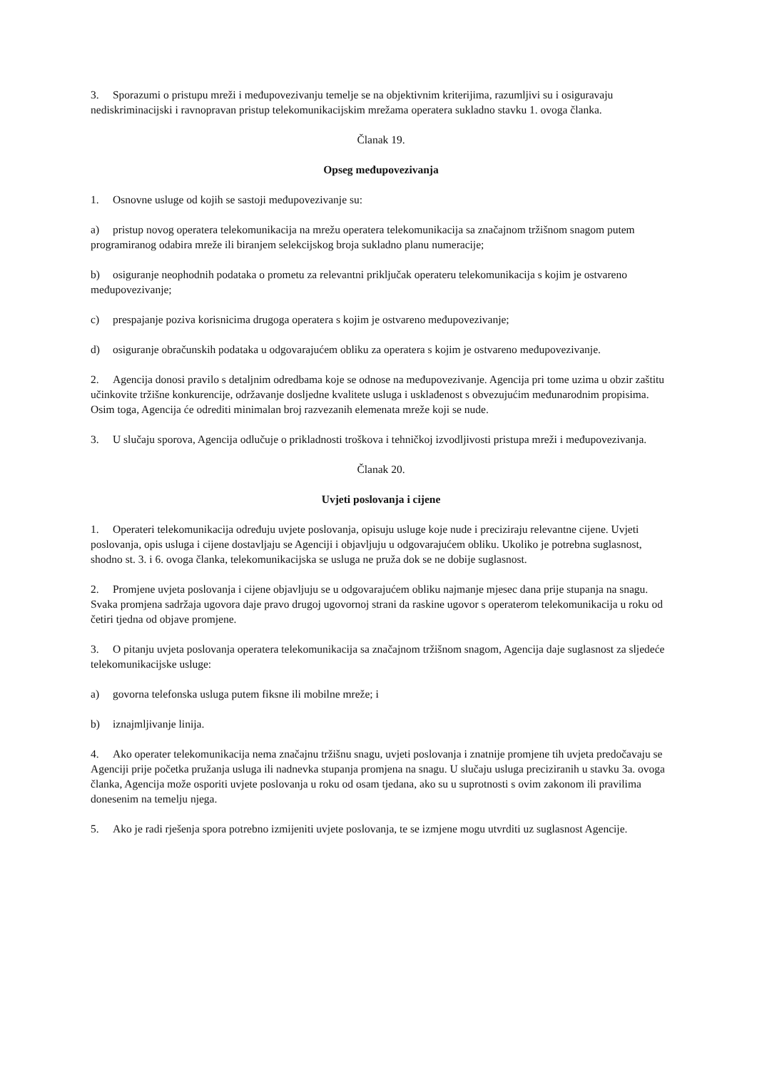3. Sporazumi o pristupu mreži i međupovezivanju temelje se na objektivnim kriterijima, razumljivi su i osiguravaju nediskriminacijski i ravnopravan pristup telekomunikacijskim mrežama operatera sukladno stavku 1. ovoga članka.
Članak 19.
Opseg međupovezivanja
1. Osnovne usluge od kojih se sastoji međupovezivanje su:
a) pristup novog operatera telekomunikacija na mrežu operatera telekomunikacija sa značajnom tržišnom snagom putem programiranog odabira mreže ili biranjem selekcijskog broja sukladno planu numeracije;
b) osiguranje neophodnih podataka o prometu za relevantni priključak operateru telekomunikacija s kojim je ostvareno međupovezivanje;
c) prespajanje poziva korisnicima drugoga operatera s kojim je ostvareno međupovezivanje;
d) osiguranje obračunskih podataka u odgovarajućem obliku za operatera s kojim je ostvareno međupovezivanje.
2. Agencija donosi pravilo s detaljnim odredbama koje se odnose na međupovezivanje. Agencija pri tome uzima u obzir zaštitu učinkovite tržišne konkurencije, održavanje dosljedne kvalitete usluga i usklađenost s obvezujućim međunarodnim propisima. Osim toga, Agencija će odrediti minimalan broj razvezanih elemenata mreže koji se nude.
3. U slučaju sporova, Agencija odlučuje o prikladnosti troškova i tehničkoj izvodljivosti pristupa mreži i međupovezivanja.
Članak 20.
Uvjeti poslovanja i cijene
1. Operateri telekomunikacija određuju uvjete poslovanja, opisuju usluge koje nude i preciziraju relevantne cijene. Uvjeti poslovanja, opis usluga i cijene dostavljaju se Agenciji i objavljuju u odgovarajućem obliku. Ukoliko je potrebna suglasnost, shodno st. 3. i 6. ovoga članka, telekomunikacijska se usluga ne pruža dok se ne dobije suglasnost.
2. Promjene uvjeta poslovanja i cijene objavljuju se u odgovarajućem obliku najmanje mjesec dana prije stupanja na snagu. Svaka promjena sadržaja ugovora daje pravo drugoj ugovornoj strani da raskine ugovor s operaterom telekomunikacija u roku od četiri tjedna od objave promjene.
3. O pitanju uvjeta poslovanja operatera telekomunikacija sa značajnom tržišnom snagom, Agencija daje suglasnost za sljedeće telekomunikacijske usluge:
a) govorna telefonska usluga putem fiksne ili mobilne mreže; i
b) iznajmljivanje linija.
4. Ako operater telekomunikacija nema značajnu tržišnu snagu, uvjeti poslovanja i znatnije promjene tih uvjeta predočavaju se Agenciji prije početka pružanja usluga ili nadnevka stupanja promjena na snagu. U slučaju usluga preciziranih u stavku 3a. ovoga članka, Agencija može osporiti uvjete poslovanja u roku od osam tjedana, ako su u suprotnosti s ovim zakonom ili pravilima donesenim na temelju njega.
5. Ako je radi rješenja spora potrebno izmijeniti uvjete poslovanja, te se izmjene mogu utvrditi uz suglasnost Agencije.